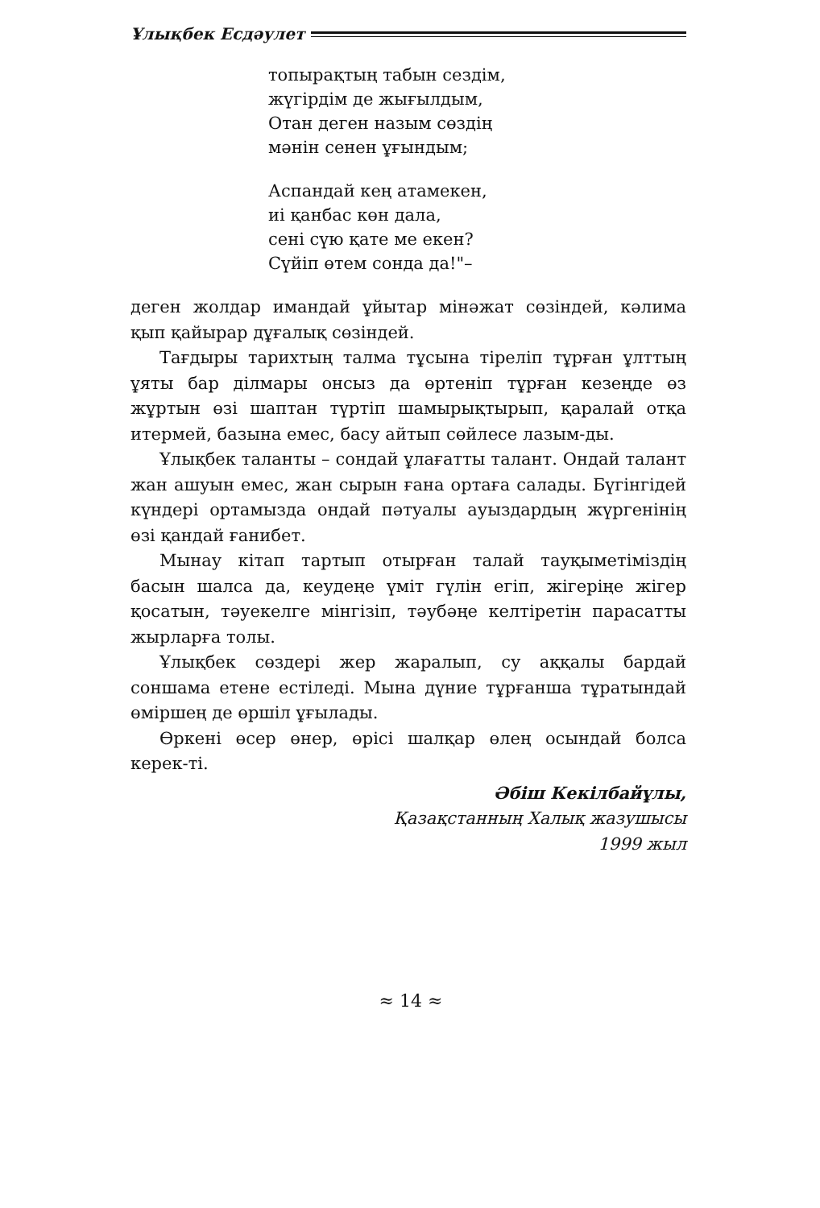Ұлықбек Есдәулет
топырақтың табын сездім,
жүгірдім де жығылдым,
Отан деген назым сөздің
мәнін сенен ұғындым;
Аспандай кең атамекен,
иі қанбас көн дала,
сені сүю қате ме екен?
Сүйіп өтем сонда да!"–
деген жолдар имандай ұйытар мінәжат сөзіндей, кәлима қып қайырар дұғалық сөзіндей.
Тағдыры тарихтың талма тұсына тіреліп тұрған ұлттың ұяты бар ділмары онсыз да өртеніп тұрған кезеңде өз жұртын өзі шаптан түртіп шамырықтырып, қаралай отқа итермей, базына емес, басу айтып сөйлесе лазым-ды.
Ұлықбек таланты – сондай ұлағатты талант. Ондай талант жан ашуын емес, жан сырын ғана ортаға салады. Бүгінгідей күндері ортамызда ондай пәтуалы ауыздардың жүргенінің өзі қандай ғанибет.
Мынау кітап тартып отырған талай тауқыметіміздің басын шалса да, кеудеңе үміт гүлін егіп, жігеріңе жігер қосатын, тәуекелге мінгізіп, тәубәңе келтіретін парасатты жырларға толы.
Ұлықбек сөздері жер жаралып, су аққалы бардай соншама етене естіледі. Мына дүние тұрғанша тұратындай өміршең де өршіл ұғылады.
Өркені өсер өнер, өрісі шалқар өлең осындай болса керек-ті.
Әбіш Кекілбайұлы,
Қазақстанның Халық жазушысы
1999 жыл
≈ 14 ≈